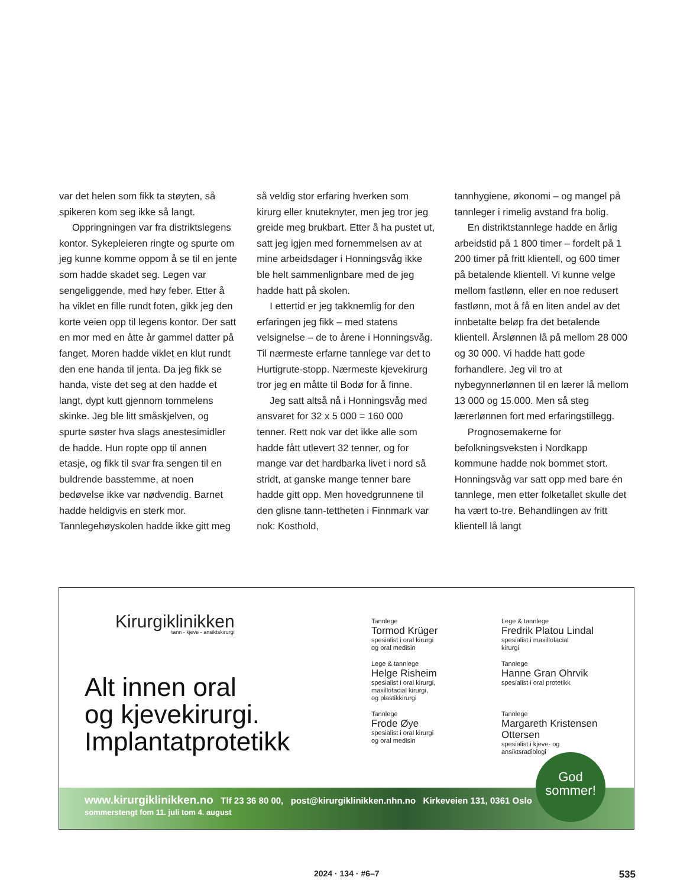var det helen som fikk ta støyten, så spikeren kom seg ikke så langt.
Oppringningen var fra distriktslegens kontor. Sykepleieren ringte og spurte om jeg kunne komme oppom å se til en jente som hadde skadet seg. Legen var sengeliggende, med høy feber. Etter å ha viklet en fille rundt foten, gikk jeg den korte veien opp til legens kontor. Der satt en mor med en åtte år gammel datter på fanget. Moren hadde viklet en klut rundt den ene handa til jenta. Da jeg fikk se handa, viste det seg at den hadde et langt, dypt kutt gjennom tommelens skinke. Jeg ble litt småskjelven, og spurte søster hva slags anestesimidler de hadde. Hun ropte opp til annen etasje, og fikk til svar fra sengen til en buldrende basstemme, at noen bedøvelse ikke var nødvendig. Barnet hadde heldigvis en sterk mor. Tannlegehøyskolen hadde ikke gitt meg
så veldig stor erfaring hverken som kirurg eller knuteknyter, men jeg tror jeg greide meg brukbart. Etter å ha pustet ut, satt jeg igjen med fornemmelsen av at mine arbeidsdager i Honningsvåg ikke ble helt sammenlignbare med de jeg hadde hatt på skolen.
I ettertid er jeg takknemlig for den erfaringen jeg fikk – med statens velsignelse – de to årene i Honningsvåg. Til nærmeste erfarne tannlege var det to Hurtigrute-stopp. Nærmeste kjevekirurg tror jeg en måtte til Bodø for å finne.
Jeg satt altså nå i Honningsvåg med ansvaret for 32 x 5 000 = 160 000 tenner. Rett nok var det ikke alle som hadde fått utlevert 32 tenner, og for mange var det hardbarka livet i nord så stridt, at ganske mange tenner bare hadde gitt opp. Men hovedgrunnene til den glisne tann-tettheten i Finnmark var nok: Kosthold,
tannhygiene, økonomi – og mangel på tannleger i rimelig avstand fra bolig.
En distriktstannlege hadde en årlig arbeidstid på 1 800 timer – fordelt på 1 200 timer på fritt klientell, og 600 timer på betalende klientell. Vi kunne velge mellom fastlønn, eller en noe redusert fastlønn, mot å få en liten andel av det innbetalte beløp fra det betalende klientell. Årslønnen lå på mellom 28 000 og 30 000. Vi hadde hatt gode forhandlere. Jeg vil tro at nybegynnerlønnen til en lærer lå mellom 13 000 og 15.000. Men så steg lærerlønnen fort med erfaringstillegg.
Prognosemakerne for befolkningsveksten i Nordkapp kommune hadde nok bommet stort. Honningsvåg var satt opp med bare én tannlege, men etter folketallet skulle det ha vært to-tre. Behandlingen av fritt klientell lå langt
Kirurgiklinikken
tann - kjeve - ansiktskirurgi
Alt innen oral
og kjevekirurgi.
Implantatprotetikk
Tannlege
Tormod Krüger
spesialist i oral kirurgi
og oral medisin
Lege & tannlege
Fredrik Platou Lindal
spesialist i maxillofacial
kirurgi
Lege & tannlege
Helge Risheim
spesialist i oral kirurgi,
maxillofacial kirurgi,
og plastikkirurgi
Tannlege
Hanne Gran Ohrvik
spesialist i oral protetikk
Tannlege
Frode Øye
spesialist i oral kirurgi
og oral medisin
Tannlege
Margareth Kristensen Ottersen
spesialist i kjeve- og
ansiktsradiologi
www.kirurgiklinikken.no Tlf 23 36 80 00, post@kirurgiklinikken.nhn.no Kirkeveien 131, 0361 Oslo
sommerstengt fom 11. juli tom 4. august
God
sommer!
2024 · 134 · #6–7 535